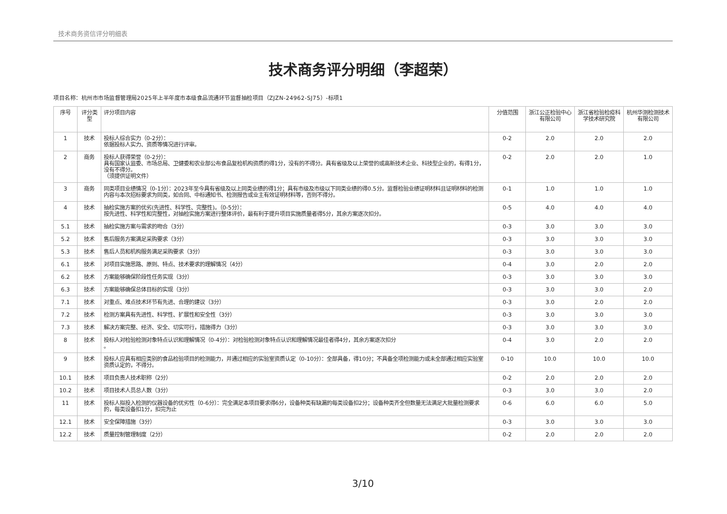技术商务资信评分明细表
技术商务评分明细（李超荣）
项目名称：杭州市市场监督管理局2025年上半年度市本级食品流通环节监督抽检项目（ZJZN-24962-SJ75）-标项1
| 序号 | 评分类型 | 评分项目内容 | 分值范围 | 浙江公正检验中心有限公司 | 浙江省检验检疫科学技术研究院 | 杭州华测检测技术有限公司 |
| --- | --- | --- | --- | --- | --- | --- |
| 1 | 技术 | 投标人综合实力（0-2分）： 依据投标人实力、资质等情况进行评审。 | 0-2 | 2.0 | 2.0 | 2.0 |
| 2 | 商务 | 投标人获得荣誉（0-2分）： 具有国家认监委、市场总局、卫健委和农业部公布食品复检机构资质的得1分，没有的不得分。具有省级及以上荣誉的或高新技术企业、科技型企业的，有得1分，没有不得分。 （须提供证明文件） | 0-2 | 2.0 | 2.0 | 1.0 |
| 3 | 商务 | 同类项目业绩情况（0-1分）：2023年至今具有省级及以上同类业绩的得1分；具有市级及市级以下同类业绩的得0.5分。监督检验业绩证明材料且证明材料的检测内容与本次招标要求为同类，如合同、中标通知书、检测报告或业主有效证明材料等，否则不得分。 | 0-1 | 1.0 | 1.0 | 1.0 |
| 4 | 技术 | 抽检实施方案的优劣(先进性、科学性、完整性)。（0-5分）： 按先进性、科学性和完整性，对抽检实施方案进行整体评价，最有利于提升项目实施质量者得5分，其余方案逐次扣分。 | 0-5 | 4.0 | 4.0 | 4.0 |
| 5.1 | 技术 | 抽检实施方案与需求的吻合（3分） | 0-3 | 3.0 | 3.0 | 3.0 |
| 5.2 | 技术 | 售后服务方案满足采购要求（3分） | 0-3 | 3.0 | 3.0 | 3.0 |
| 5.3 | 技术 | 售后人员和机构服务满足采购要求（3分） | 0-3 | 3.0 | 3.0 | 3.0 |
| 6.1 | 技术 | 对项目实施思路、原则、特点、技术要求的理解情况（4分） | 0-4 | 3.0 | 2.0 | 2.0 |
| 6.2 | 技术 | 方案能够确保阶段性任务实现（3分） | 0-3 | 3.0 | 3.0 | 3.0 |
| 6.3 | 技术 | 方案能够确保总体目标的实现（3分） | 0-3 | 3.0 | 3.0 | 2.0 |
| 7.1 | 技术 | 对重点、难点技术环节有先进、合理的建议（3分） | 0-3 | 3.0 | 2.0 | 2.0 |
| 7.2 | 技术 | 检测方案具有先进性、科学性、扩展性和安全性（3分） | 0-3 | 3.0 | 3.0 | 3.0 |
| 7.3 | 技术 | 解决方案完整、经济、安全、切实可行，措施得力（3分） | 0-3 | 3.0 | 3.0 | 3.0 |
| 8 | 技术 | 投标人对检验检测对象特点认识和理解情况（0-4分）：对检验检测对象特点认识和理解情况最佳者得4分，其余方案逐次扣分 。 | 0-4 | 3.0 | 2.0 | 2.0 |
| 9 | 技术 | 投标人应具有相应类别的食品检验项目的检测能力，并通过相应的实验室资质认定（0-10分）：全部具备，得10分；不具备全项检测能力或未全部通过相应实验室资质认定的，不得分。 | 0-10 | 10.0 | 10.0 | 10.0 |
| 10.1 | 技术 | 项目负责人技术职称（2分） | 0-2 | 2.0 | 2.0 | 2.0 |
| 10.2 | 技术 | 项目技术人员总人数（3分） | 0-3 | 3.0 | 3.0 | 2.0 |
| 11 | 技术 | 投标人拟投入检测的仪器设备的优劣性（0-6分）：完全满足本项目要求得6分，设备种类有缺漏的每类设备扣2分；设备种类齐全但数量无法满足大批量检测要求的，每类设备扣1分，扣完为止 | 0-6 | 6.0 | 6.0 | 5.0 |
| 12.1 | 技术 | 安全保障措施（3分） | 0-3 | 3.0 | 3.0 | 3.0 |
| 12.2 | 技术 | 质量控制管理制度（2分） | 0-2 | 2.0 | 2.0 | 2.0 |
3/10